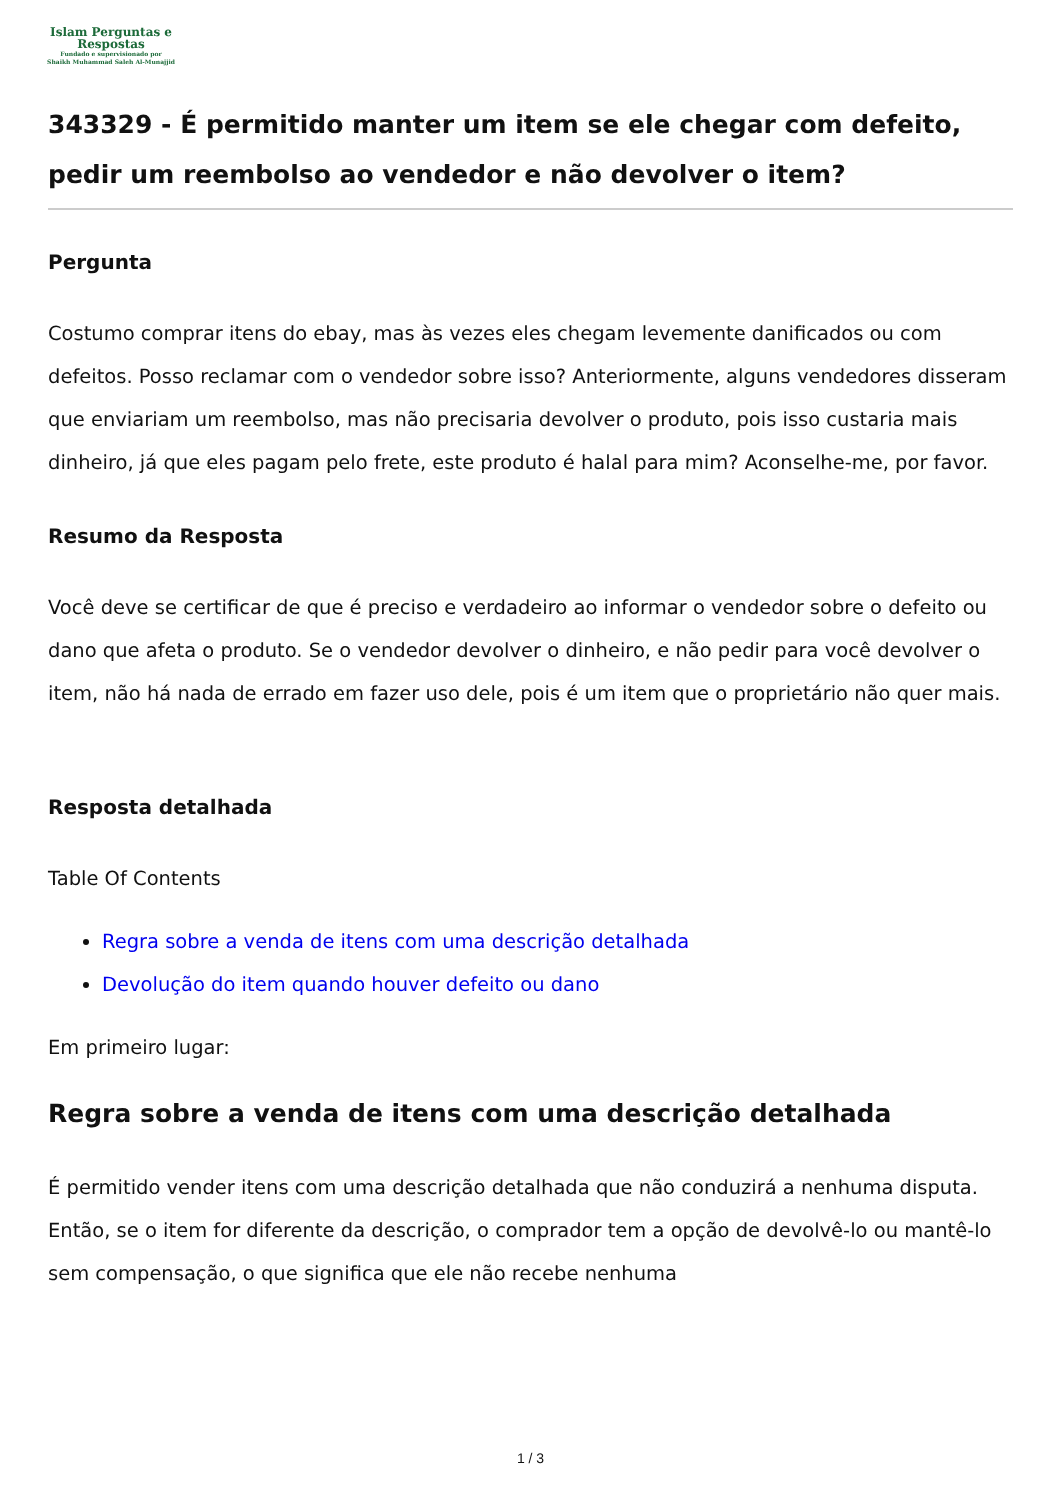Islam Perguntas e
Respostas
Fundado e supervisionado por
Shaikh Muhammad Saleh Al-Munajjid
343329 - É permitido manter um item se ele chegar com defeito, pedir um reembolso ao vendedor e não devolver o item?
Pergunta
Costumo comprar itens do ebay, mas às vezes eles chegam levemente danificados ou com defeitos. Posso reclamar com o vendedor sobre isso? Anteriormente, alguns vendedores disseram que enviariam um reembolso, mas não precisaria devolver o produto, pois isso custaria mais dinheiro, já que eles pagam pelo frete, este produto é halal para mim? Aconselhe-me, por favor.
Resumo da Resposta
Você deve se certificar de que é preciso e verdadeiro ao informar o vendedor sobre o defeito ou dano que afeta o produto. Se o vendedor devolver o dinheiro, e não pedir para você devolver o item, não há nada de errado em fazer uso dele, pois é um item que o proprietário não quer mais.
Resposta detalhada
Table Of Contents
Regra sobre a venda de itens com uma descrição detalhada
Devolução do item quando houver defeito ou dano
Em primeiro lugar:
Regra sobre a venda de itens com uma descrição detalhada
É permitido vender itens com uma descrição detalhada que não conduzirá a nenhuma disputa. Então, se o item for diferente da descrição, o comprador tem a opção de devolvê-lo ou mantê-lo sem compensação, o que significa que ele não recebe nenhuma
1 / 3